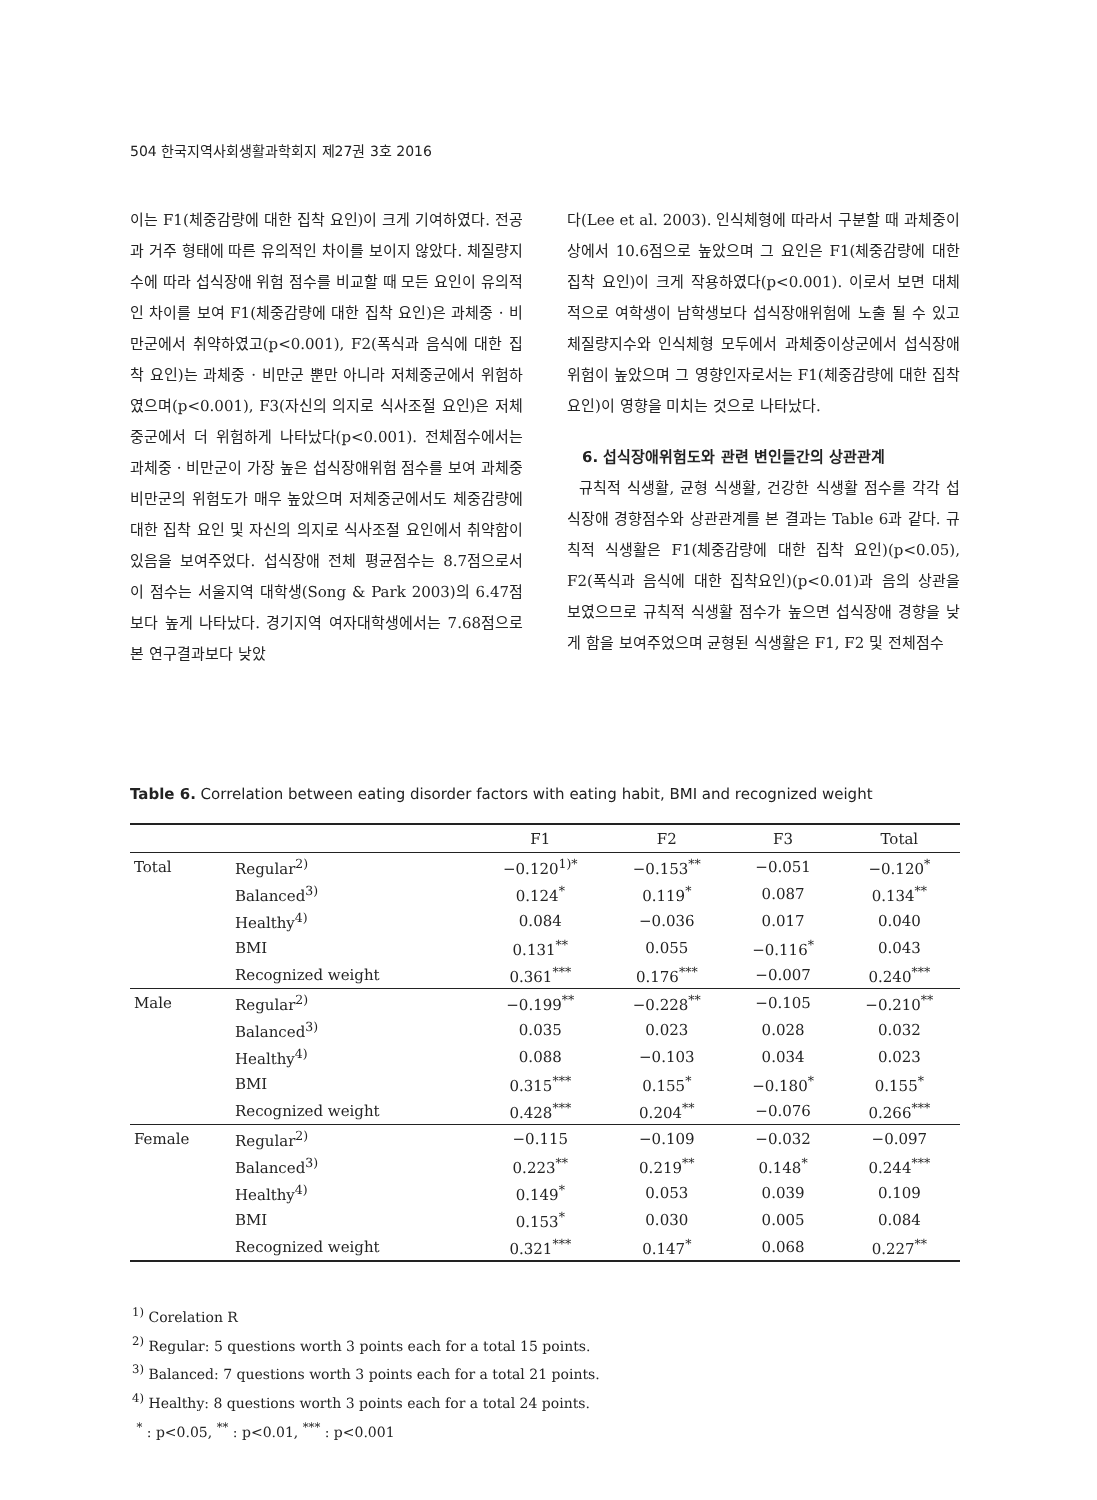504 한국지역사회생활과학회지 제27권 3호 2016
이는 F1(체중감량에 대한 집착 요인)이 크게 기여하였다. 전공과 거주 형태에 따른 유의적인 차이를 보이지 않았다. 체질량지수에 따라 섭식장애 위험 점수를 비교할 때 모든 요인이 유의적인 차이를 보여 F1(체중감량에 대한 집착 요인)은 과체중 · 비만군에서 취약하였고(p<0.001), F2(폭식과 음식에 대한 집착 요인)는 과체중 · 비만군 뿐만 아니라 저체중군에서 위험하였으며(p<0.001), F3(자신의 의지로 식사조절 요인)은 저체중군에서 더 위험하게 나타났다(p<0.001). 전체점수에서는 과체중 · 비만군이 가장 높은 섭식장애위험 점수를 보여 과체중비만군의 위험도가 매우 높았으며 저체중군에서도 체중감량에 대한 집착 요인 및 자신의 의지로 식사조절 요인에서 취약함이 있음을 보여주었다. 섭식장애 전체 평균점수는 8.7점으로서 이 점수는 서울지역 대학생(Song & Park 2003)의 6.47점 보다 높게 나타났다. 경기지역 여자대학생에서는 7.68점으로 본 연구결과보다 낮았
다(Lee et al. 2003). 인식체형에 따라서 구분할 때 과체중이상에서 10.6점으로 높았으며 그 요인은 F1(체중감량에 대한 집착 요인)이 크게 작용하였다(p<0.001). 이로서 보면 대체적으로 여학생이 남학생보다 섭식장애위험에 노출 될 수 있고 체질량지수와 인식체형 모두에서 과체중이상군에서 섭식장애 위험이 높았으며 그 영향인자로서는 F1(체중감량에 대한 집착 요인)이 영향을 미치는 것으로 나타났다.
6. 섭식장애위험도와 관련 변인들간의 상관관계
규칙적 식생활, 균형 식생활, 건강한 식생활 점수를 각각 섭식장애 경향점수와 상관관계를 본 결과는 Table 6과 같다. 규칙적 식생활은 F1(체중감량에 대한 집착 요인)(p<0.05), F2(폭식과 음식에 대한 집착요인)(p<0.01)과 음의 상관을 보였으므로 규칙적 식생활 점수가 높으면 섭식장애 경향을 낮게 함을 보여주었으며 균형된 식생활은 F1, F2 및 전체점수
Table 6. Correlation between eating disorder factors with eating habit, BMI and recognized weight
| | | F1 | F2 | F3 | Total |
| --- | --- | --- | --- | --- | --- |
| Total | Regular<sup>2)</sup> | −0.120<sup>1)*</sup> | −0.153<sup>**</sup> | −0.051 | −0.120<sup>*</sup> |
| | Balanced<sup>3)</sup> | 0.124<sup>*</sup> | 0.119<sup>*</sup> | 0.087 | 0.134<sup>**</sup> |
| | Healthy<sup>4)</sup> | 0.084 | −0.036 | 0.017 | 0.040 |
| | BMI | 0.131<sup>**</sup> | 0.055 | −0.116<sup>*</sup> | 0.043 |
| | Recognized weight | 0.361<sup>***</sup> | 0.176<sup>***</sup> | −0.007 | 0.240<sup>***</sup> |
| Male | Regular<sup>2)</sup> | −0.199<sup>**</sup> | −0.228<sup>**</sup> | −0.105 | −0.210<sup>**</sup> |
| | Balanced<sup>3)</sup> | 0.035 | 0.023 | 0.028 | 0.032 |
| | Healthy<sup>4)</sup> | 0.088 | −0.103 | 0.034 | 0.023 |
| | BMI | 0.315<sup>***</sup> | 0.155<sup>*</sup> | −0.180<sup>*</sup> | 0.155<sup>*</sup> |
| | Recognized weight | 0.428<sup>***</sup> | 0.204<sup>**</sup> | −0.076 | 0.266<sup>***</sup> |
| Female | Regular<sup>2)</sup> | −0.115 | −0.109 | −0.032 | −0.097 |
| | Balanced<sup>3)</sup> | 0.223<sup>**</sup> | 0.219<sup>**</sup> | 0.148<sup>*</sup> | 0.244<sup>***</sup> |
| | Healthy<sup>4)</sup> | 0.149<sup>*</sup> | 0.053 | 0.039 | 0.109 |
| | BMI | 0.153<sup>*</sup> | 0.030 | 0.005 | 0.084 |
| | Recognized weight | 0.321<sup>***</sup> | 0.147<sup>*</sup> | 0.068 | 0.227<sup>**</sup> |
<sup>1)</sup> Corelation R
<sup>2)</sup> Regular: 5 questions worth 3 points each for a total 15 points.
<sup>3)</sup> Balanced: 7 questions worth 3 points each for a total 21 points.
<sup>4)</sup> Healthy: 8 questions worth 3 points each for a total 24 points.
<sup>*</sup> : p<0.05, <sup>**</sup> : p<0.01, <sup>***</sup> : p<0.001